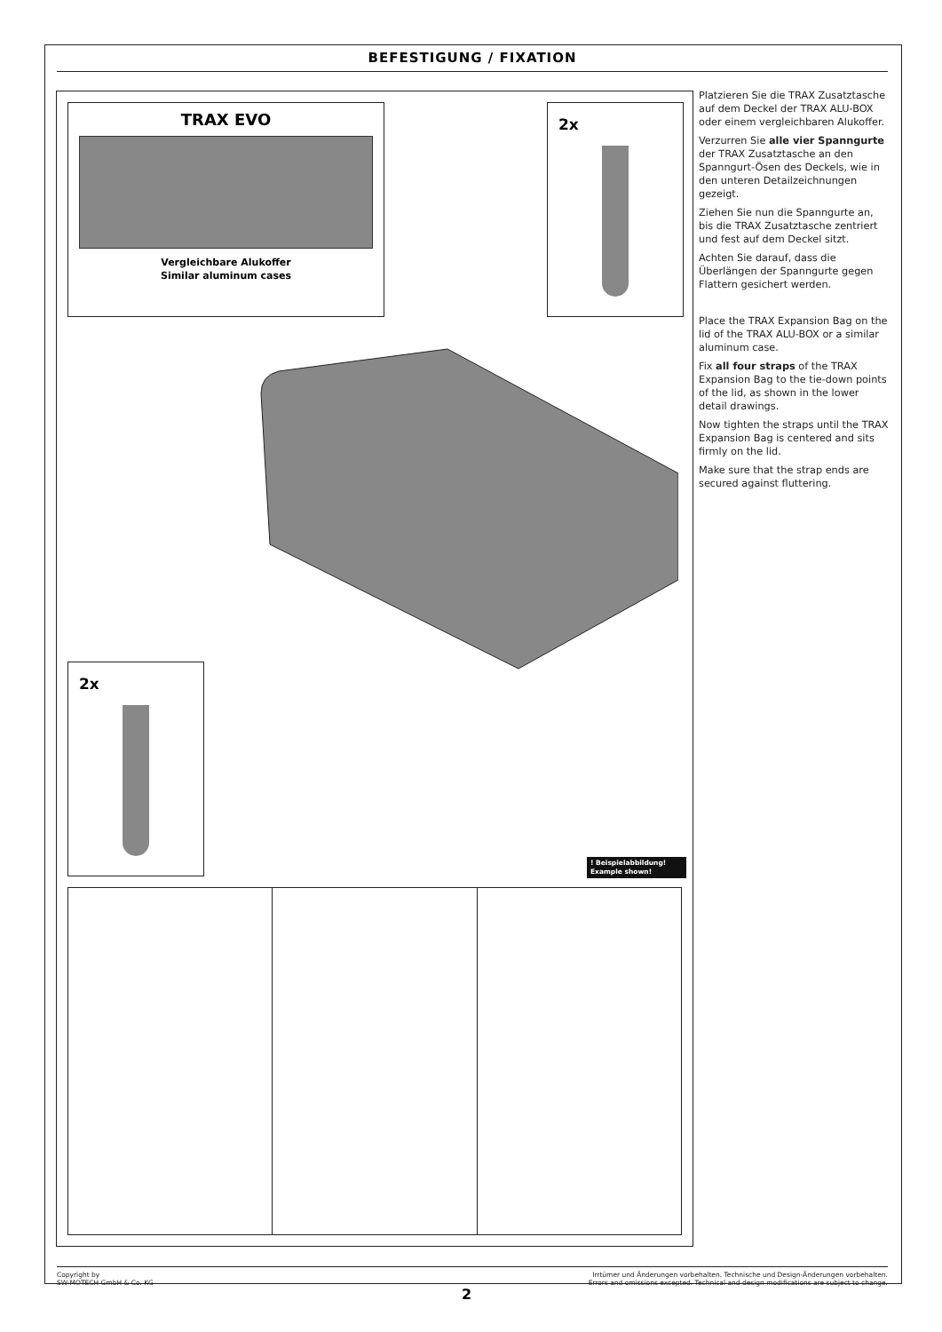BEFESTIGUNG / FIXATION
TRAX EVO
Vergleichbare Alukoffer
Similar aluminum cases
2x
2x
! Beispielabbildung!
Example shown!
Platzieren Sie die TRAX Zusatztasche auf dem Deckel der TRAX ALU-BOX oder einem vergleichbaren Alukoffer.
Verzurren Sie alle vier Spanngurte der TRAX Zusatztasche an den Spanngurt-Ösen des Deckels, wie in den unteren Detailzeichnungen gezeigt.
Ziehen Sie nun die Spanngurte an, bis die TRAX Zusatztasche zentriert und fest auf dem Deckel sitzt.
Achten Sie darauf, dass die Überlängen der Spanngurte gegen Flattern gesichert werden.
Place the TRAX Expansion Bag on the lid of the TRAX ALU-BOX or a similar aluminum case.
Fix all four straps of the TRAX Expansion Bag to the tie-down points of the lid, as shown in the lower detail drawings.
Now tighten the straps until the TRAX Expansion Bag is centered and sits firmly on the lid.
Make sure that the strap ends are secured against fluttering.
Copyright by
SW-MOTECH GmbH & Co. KG
Irrtümer und Änderungen vorbehalten. Technische und Design-Änderungen vorbehalten.
Errors and omissions excepted. Technical and design modifications are subject to change.
2